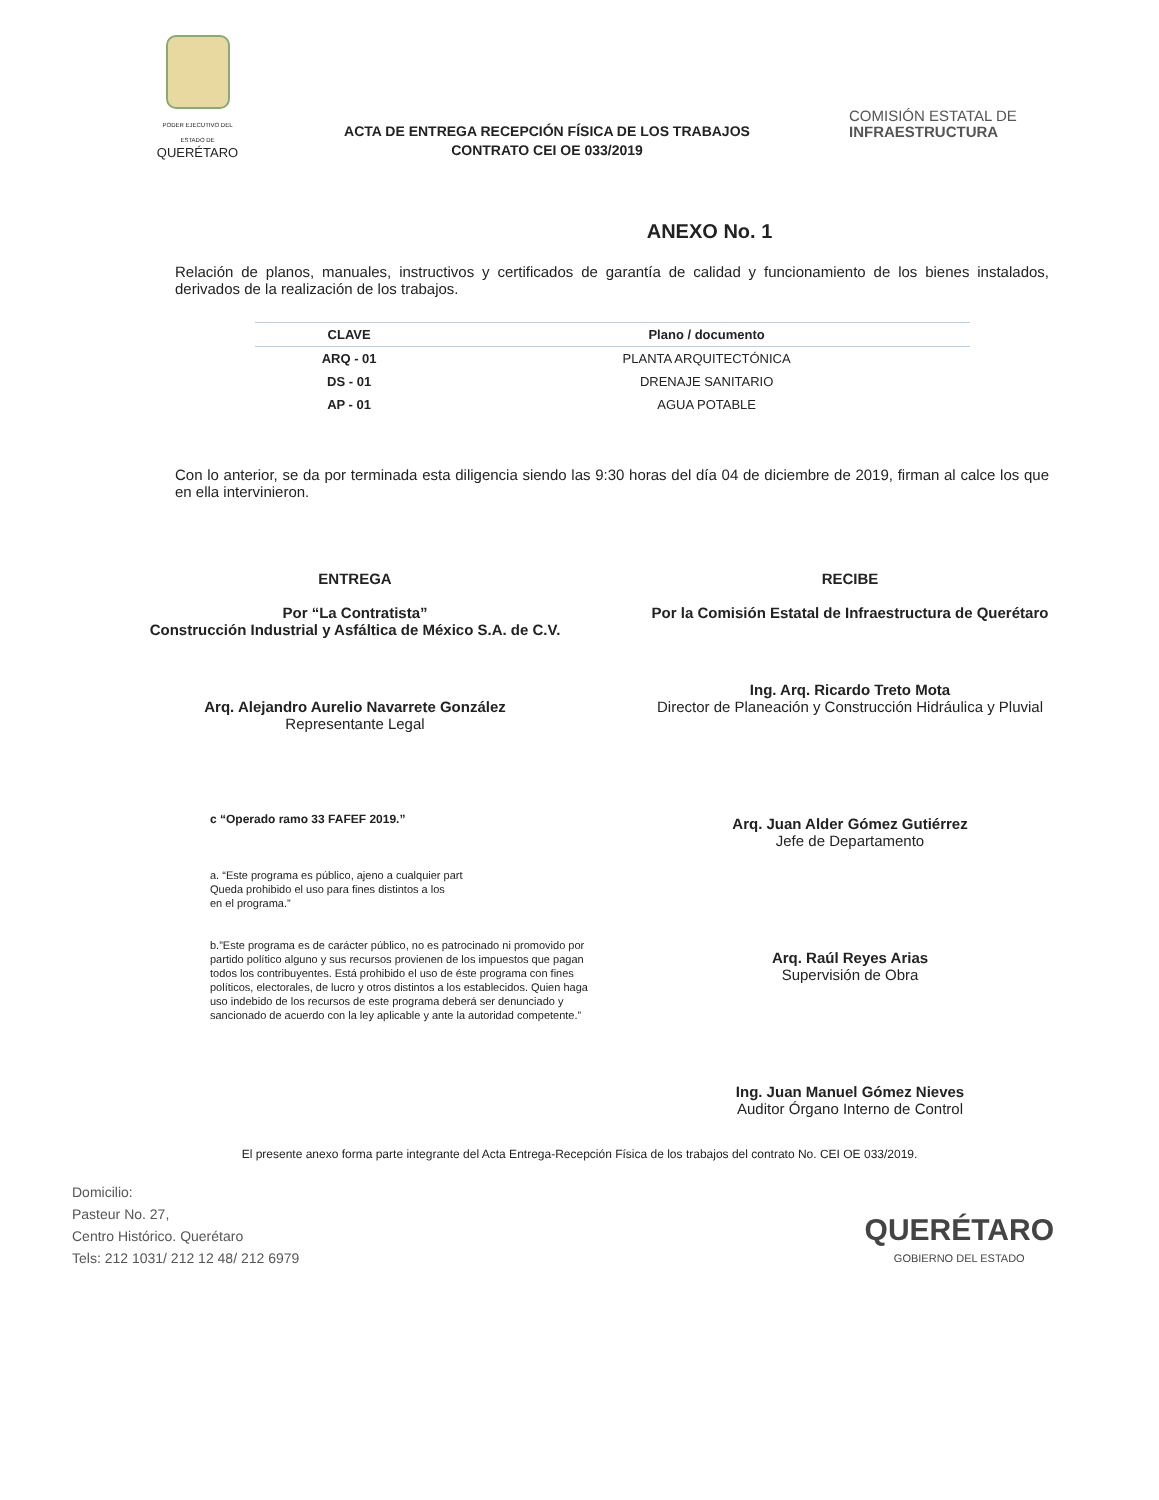PODER EJECUTIVO DEL ESTADO DE
QUERÉTARO
ACTA DE ENTREGA RECEPCIÓN FÍSICA DE LOS TRABAJOS
CONTRATO CEI OE 033/2019
COMISIÓN ESTATAL DE
INFRAESTRUCTURA
ANEXO No. 1
Relación de planos, manuales, instructivos y certificados de garantía de calidad y funcionamiento de los bienes instalados, derivados de la realización de los trabajos.
| CLAVE | Plano / documento |
| --- | --- |
| ARQ - 01 | PLANTA ARQUITECTÓNICA |
| DS - 01 | DRENAJE SANITARIO |
| AP - 01 | AGUA POTABLE |
Con lo anterior, se da por terminada esta diligencia siendo las 9:30 horas del día 04 de diciembre de 2019, firman al calce los que en ella intervinieron.
ENTREGA
Por “La Contratista”
Construcción Industrial y Asfáltica de México S.A. de C.V.
Arq. Alejandro Aurelio Navarrete González
Representante Legal
c “Operado ramo 33 FAFEF 2019.”
a. “Este programa es público, ajeno a cualquier part
Queda prohibido el uso para fines distintos a los
en el programa.”
b.”Este programa es de carácter público, no es patrocinado ni promovido por partido político alguno y sus recursos provienen de los impuestos que pagan todos los contribuyentes. Está prohibido el uso de éste programa con fines políticos, electorales, de lucro y otros distintos a los establecidos. Quien haga uso indebido de los recursos de este programa deberá ser denunciado y sancionado de acuerdo con la ley aplicable y ante la autoridad competente.”
RECIBE
Por la Comisión Estatal de Infraestructura de Querétaro
Ing. Arq. Ricardo Treto Mota
Director de Planeación y Construcción Hidráulica y Pluvial
Arq. Juan Alder Gómez Gutiérrez
Jefe de Departamento
Arq. Raúl Reyes Arias
Supervisión de Obra
Ing. Juan Manuel Gómez Nieves
Auditor Órgano Interno de Control
El presente anexo forma parte integrante del Acta Entrega-Recepción Física de los trabajos del contrato No. CEI OE 033/2019.
Domicilio:
Pasteur No. 27,
Centro Histórico. Querétaro
Tels: 212 1031/ 212 12 48/ 212 6979
QUERÉTARO
GOBIERNO DEL ESTADO